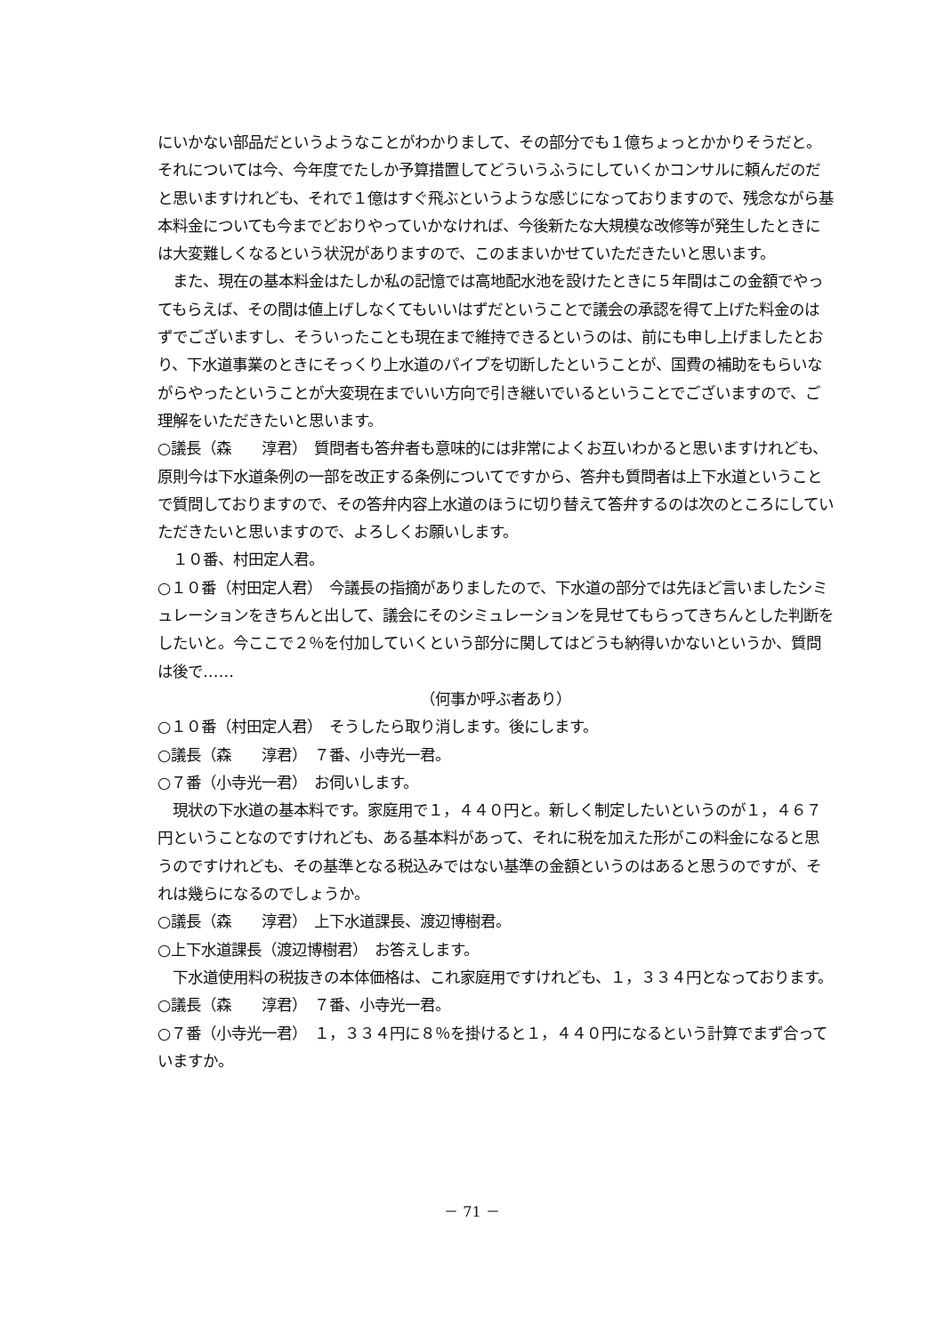にいかない部品だというようなことがわかりまして、その部分でも１億ちょっとかかりそうだと。それについては今、今年度でたしか予算措置してどういうふうにしていくかコンサルに頼んだのだと思いますけれども、それで１億はすぐ飛ぶというような感じになっておりますので、残念ながら基本料金についても今までどおりやっていかなければ、今後新たな大規模な改修等が発生したときには大変難しくなるという状況がありますので、このままいかせていただきたいと思います。
　また、現在の基本料金はたしか私の記憶では高地配水池を設けたときに５年間はこの金額でやってもらえば、その間は値上げしなくてもいいはずだということで議会の承認を得て上げた料金のはずでございますし、そういったことも現在まで維持できるというのは、前にも申し上げましたとおり、下水道事業のときにそっくり上水道のパイプを切断したということが、国費の補助をもらいながらやったということが大変現在までいい方向で引き継いでいるということでございますので、ご理解をいただきたいと思います。
○議長（森　　淳君）　質問者も答弁者も意味的には非常によくお互いわかると思いますけれども、原則今は下水道条例の一部を改正する条例についてですから、答弁も質問者は上下水道ということで質問しておりますので、その答弁内容上水道のほうに切り替えて答弁するのは次のところにしていただきたいと思いますので、よろしくお願いします。
　１０番、村田定人君。
○１０番（村田定人君）　今議長の指摘がありましたので、下水道の部分では先ほど言いましたシミュレーションをきちんと出して、議会にそのシミュレーションを見せてもらってきちんとした判断をしたいと。今ここで２％を付加していくという部分に関してはどうも納得いかないというか、質問は後で……
（何事か呼ぶ者あり）
○１０番（村田定人君）　そうしたら取り消します。後にします。
○議長（森　　淳君）　７番、小寺光一君。
○７番（小寺光一君）　お伺いします。
　現状の下水道の基本料です。家庭用で１，４４０円と。新しく制定したいというのが１，４６７円ということなのですけれども、ある基本料があって、それに税を加えた形がこの料金になると思うのですけれども、その基準となる税込みではない基準の金額というのはあると思うのですが、それは幾らになるのでしょうか。
○議長（森　　淳君）　上下水道課長、渡辺博樹君。
○上下水道課長（渡辺博樹君）　お答えします。
　下水道使用料の税抜きの本体価格は、これ家庭用ですけれども、１，３３４円となっております。
○議長（森　　淳君）　７番、小寺光一君。
○７番（小寺光一君）　１，３３４円に８％を掛けると１，４４０円になるという計算でまず合っていますか。
－ 71 －